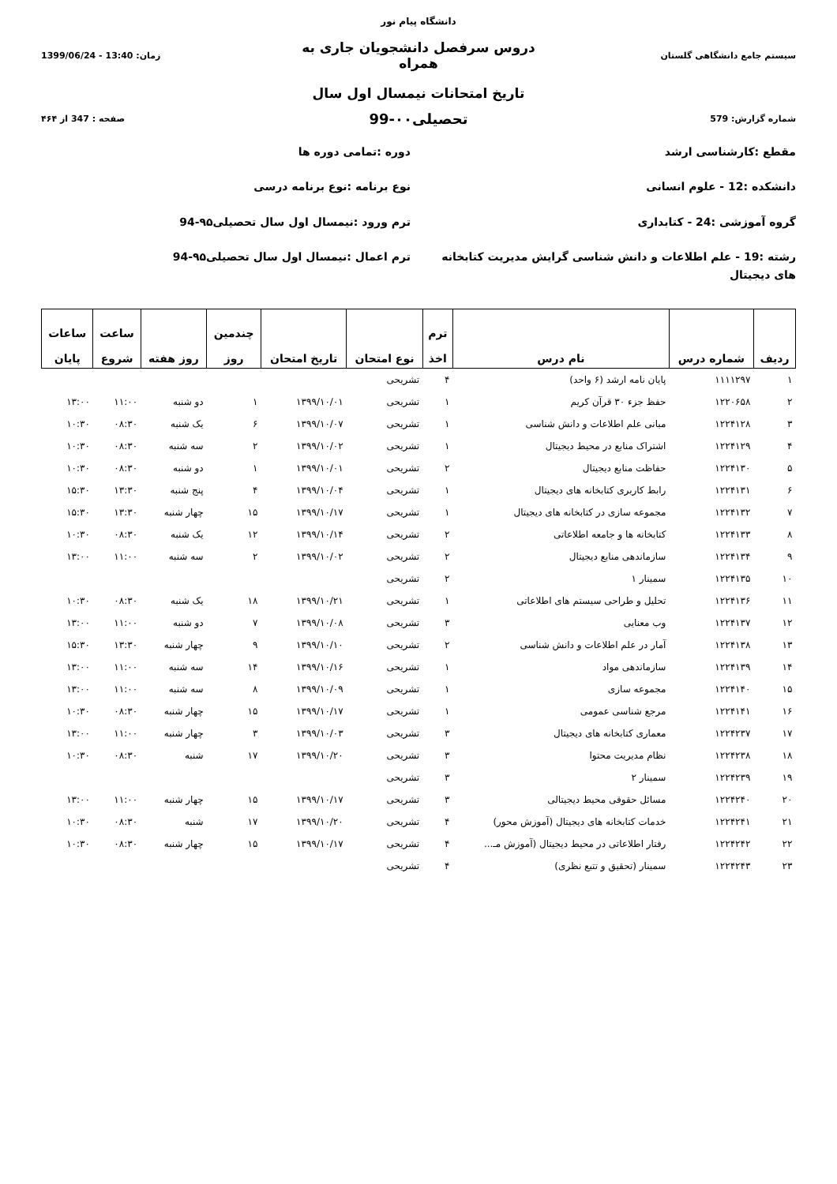دانشگاه پیام نور
سیستم جامع دانشگاهی گلستان
دروس سرفصل دانشجویان جاری به همراه
زمان: 13:40 - 1399/06/24
تاریخ امتحانات نیمسال اول سال
شماره گزارش: 579
تحصیلی۰۰-99
صفحه : 347 از ۴۶۴
مقطع :کارشناسی ارشد
دانشکده :12 - علوم انسانی
گروه آموزشی :24 - کتابداری
رشته :19 - علم اطلاعات و دانش شناسی گرایش مدیریت کتابخانه های دیجیتال
دوره :تمامی دوره ها
نوع برنامه :نوع برنامه درسی
ترم ورود :نیمسال اول سال تحصیلی۹۵-94
ترم اعمال :نیمسال اول سال تحصیلی۹۵-94
| ردیف | شماره درس | نام درس | ترم اخذ | نوع امتحان | تاریخ امتحان | چندمین روز | روز هفته | ساعت شروع | ساعات پایان |
| --- | --- | --- | --- | --- | --- | --- | --- | --- | --- |
| ۱ | ۱۱۱۱۲۹۷ | پایان نامه ارشد (۶ واحد) | ۴ | تشریحی | | | | | |
| ۲ | ۱۲۲۰۶۵۸ | حفظ جزء ۳۰ قرآن کریم | ۱ | تشریحی | ۱۳۹۹/۱۰/۰۱ | ۱ | دو شنبه | ۱۱:۰۰ | ۱۳:۰۰ |
| ۳ | ۱۲۲۴۱۲۸ | مبانی علم اطلاعات و دانش شناسی | ۱ | تشریحی | ۱۳۹۹/۱۰/۰۷ | ۶ | یک شنبه | ۰۸:۳۰ | ۱۰:۳۰ |
| ۴ | ۱۲۲۴۱۲۹ | اشتراک منابع در محیط دیجیتال | ۱ | تشریحی | ۱۳۹۹/۱۰/۰۲ | ۲ | سه شنبه | ۰۸:۳۰ | ۱۰:۳۰ |
| ۵ | ۱۲۲۴۱۳۰ | حفاظت منابع دیجیتال | ۲ | تشریحی | ۱۳۹۹/۱۰/۰۱ | ۱ | دو شنبه | ۰۸:۳۰ | ۱۰:۳۰ |
| ۶ | ۱۲۲۴۱۳۱ | رابط کاربری کتابخانه های دیجیتال | ۱ | تشریحی | ۱۳۹۹/۱۰/۰۴ | ۴ | پنج شنبه | ۱۳:۳۰ | ۱۵:۳۰ |
| ۷ | ۱۲۲۴۱۳۲ | مجموعه سازی در کتابخانه های دیجیتال | ۱ | تشریحی | ۱۳۹۹/۱۰/۱۷ | ۱۵ | چهار شنبه | ۱۳:۳۰ | ۱۵:۳۰ |
| ۸ | ۱۲۲۴۱۳۳ | کتابخانه ها و جامعه اطلاعاتی | ۲ | تشریحی | ۱۳۹۹/۱۰/۱۴ | ۱۲ | یک شنبه | ۰۸:۳۰ | ۱۰:۳۰ |
| ۹ | ۱۲۲۴۱۳۴ | سازماندهی منابع دیجیتال | ۲ | تشریحی | ۱۳۹۹/۱۰/۰۲ | ۲ | سه شنبه | ۱۱:۰۰ | ۱۳:۰۰ |
| ۱۰ | ۱۲۲۴۱۳۵ | سمینار ۱ | ۲ | تشریحی | | | | | |
| ۱۱ | ۱۲۲۴۱۳۶ | تحلیل و طراحی سیستم های اطلاعاتی | ۱ | تشریحی | ۱۳۹۹/۱۰/۲۱ | ۱۸ | یک شنبه | ۰۸:۳۰ | ۱۰:۳۰ |
| ۱۲ | ۱۲۲۴۱۳۷ | وب معنایی | ۳ | تشریحی | ۱۳۹۹/۱۰/۰۸ | ۷ | دو شنبه | ۱۱:۰۰ | ۱۳:۰۰ |
| ۱۳ | ۱۲۲۴۱۳۸ | آمار در علم اطلاعات و دانش شناسی | ۲ | تشریحی | ۱۳۹۹/۱۰/۱۰ | ۹ | چهار شنبه | ۱۳:۳۰ | ۱۵:۳۰ |
| ۱۴ | ۱۲۲۴۱۳۹ | سازماندهی مواد | ۱ | تشریحی | ۱۳۹۹/۱۰/۱۶ | ۱۴ | سه شنبه | ۱۱:۰۰ | ۱۳:۰۰ |
| ۱۵ | ۱۲۲۴۱۴۰ | مجموعه سازی | ۱ | تشریحی | ۱۳۹۹/۱۰/۰۹ | ۸ | سه شنبه | ۱۱:۰۰ | ۱۳:۰۰ |
| ۱۶ | ۱۲۲۴۱۴۱ | مرجع شناسی عمومی | ۱ | تشریحی | ۱۳۹۹/۱۰/۱۷ | ۱۵ | چهار شنبه | ۰۸:۳۰ | ۱۰:۳۰ |
| ۱۷ | ۱۲۲۴۲۳۷ | معماری کتابخانه های دیجیتال | ۳ | تشریحی | ۱۳۹۹/۱۰/۰۳ | ۳ | چهار شنبه | ۱۱:۰۰ | ۱۳:۰۰ |
| ۱۸ | ۱۲۲۴۲۳۸ | نظام مدیریت محتوا | ۳ | تشریحی | ۱۳۹۹/۱۰/۲۰ | ۱۷ | شنبه | ۰۸:۳۰ | ۱۰:۳۰ |
| ۱۹ | ۱۲۲۴۲۳۹ | سمینار ۲ | ۳ | تشریحی | | | | | |
| ۲۰ | ۱۲۲۴۲۴۰ | مسائل حقوقی محیط دیجیتالی | ۳ | تشریحی | ۱۳۹۹/۱۰/۱۷ | ۱۵ | چهار شنبه | ۱۱:۰۰ | ۱۳:۰۰ |
| ۲۱ | ۱۲۲۴۲۴۱ | خدمات کتابخانه های دیجیتال (آموزش محور) | ۴ | تشریحی | ۱۳۹۹/۱۰/۲۰ | ۱۷ | شنبه | ۰۸:۳۰ | ۱۰:۳۰ |
| ۲۲ | ۱۲۲۴۲۴۲ | رفتار اطلاعاتی در محیط دیجیتال (آموزش مـ... | ۴ | تشریحی | ۱۳۹۹/۱۰/۱۷ | ۱۵ | چهار شنبه | ۰۸:۳۰ | ۱۰:۳۰ |
| ۲۳ | ۱۲۲۴۲۴۳ | سمینار (تحقیق و تتبع نظری) | ۴ | تشریحی | | | | | |